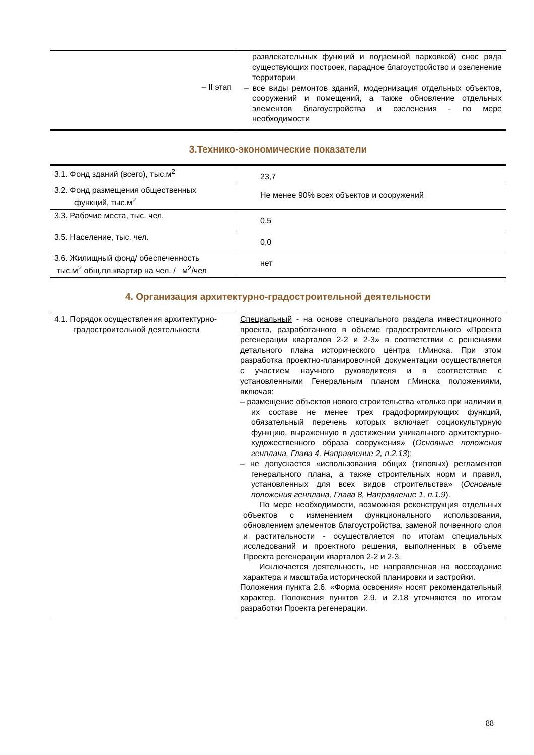| – II этап | развлекательных функций и подземной парковкой) снос ряда существующих построек, парадное благоустройство и озеленение территории – все виды ремонтов зданий, модернизация отдельных объектов, сооружений и помещений, а также обновление отдельных элементов благоустройства и озеленения - по мере необходимости |
3.Технико-экономические показатели
| 3.1. Фонд зданий (всего), тыс.м<sup>2</sup> | 23,7 |
| 3.2. Фонд размещения общественных функций, тыс.м<sup>2</sup> | Не менее 90% всех объектов и сооружений |
| 3.3. Рабочие места, тыс. чел. | 0,5 |
| 3.5. Население, тыс. чел. | 0,0 |
| 3.6. Жилищный фонд/ обеспеченность тыс.м<sup>2</sup> общ.пл.квартир на чел. / м<sup>2</sup>/чел | нет |
4. Организация архитектурно-градостроительной деятельности
| 4.1. Порядок осуществления архитектурно-градостроительной деятельности | Специальный - на основе специального раздела инвестиционного проекта, разработанного в объеме градостроительного «Проекта регенерации кварталов 2-2 и 2-3» в соответствии с решениями детального плана исторического центра г.Минска. При этом разработка проектно-планировочной документации осуществляется с участием научного руководителя и в соответствие с установленными Генеральным планом г.Минска положениями, включая: – размещение объектов нового строительства «только при наличии в их составе не менее трех градоформирующих функций, обязательный перечень которых включает социокультурную функцию, выраженную в достижении уникального архитектурно-художественного образа сооружения» ( Основные положения генплана, Глава 4, Направление 2, п.2.13 ); – не допускается «использования общих (типовых) регламентов генерального плана, а также строительных норм и правил, установленных для всех видов строительства» ( Основные положения генплана, Глава 8, Направление 1, п.1.9 ). По мере необходимости, возможная реконструкция отдельных объектов с изменением функционального использования, обновлением элементов благоустройства, заменой почвенного слоя и растительности - осуществляется по итогам специальных исследований и проектного решения, выполненных в объеме Проекта регенерации кварталов 2-2 и 2-3. Исключается деятельность, не направленная на воссоздание характера и масштаба исторической планировки и застройки. Положения пункта 2.6. «Форма освоения» носят рекомендательный характер. Положения пунктов 2.9. и 2.18 уточняются по итогам разработки Проекта регенерации. |
88